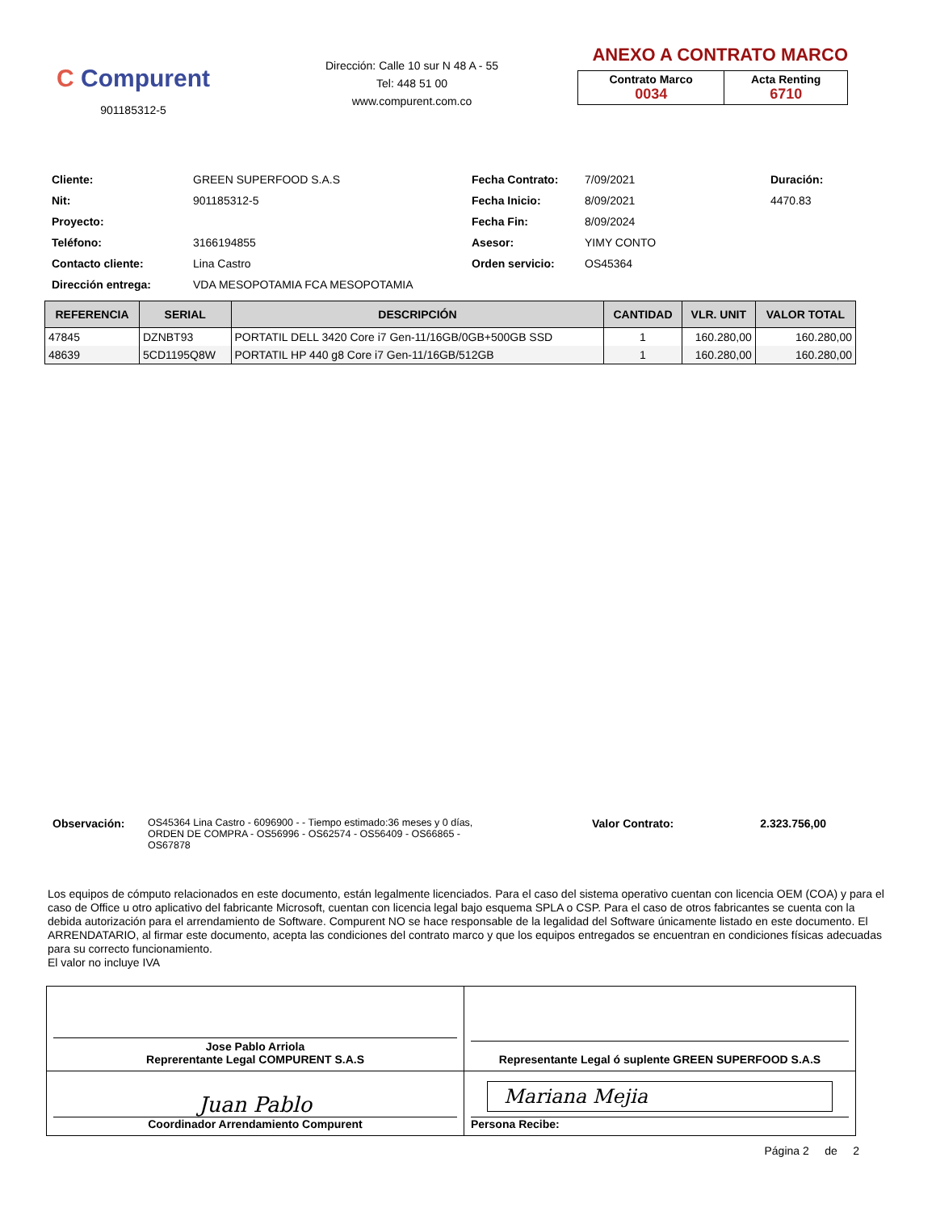C Compurent
901185312-5
Dirección: Calle 10 sur N 48 A - 55
Tel: 448 51 00
www.compurent.com.co
ANEXO A CONTRATO MARCO
| Contrato Marco 0034 | Acta Renting 6710 |
Cliente:
GREEN SUPERFOOD S.A.S
Fecha Contrato:
7/09/2021
Duración:
Nit:
901185312-5
Fecha Inicio:
8/09/2021
4470.83
Proyecto:
Fecha Fin:
8/09/2024
Teléfono:
3166194855
Asesor:
YIMY CONTO
Contacto cliente:
Lina Castro
Orden servicio:
OS45364
Dirección entrega:
VDA MESOPOTAMIA FCA MESOPOTAMIA
| REFERENCIA | SERIAL | DESCRIPCIÓN | CANTIDAD | VLR. UNIT | VALOR TOTAL |
| --- | --- | --- | --- | --- | --- |
| 47845 | DZNBT93 | PORTATIL DELL 3420 Core i7 Gen-11/16GB/0GB+500GB SSD | 1 | 160.280,00 | 160.280,00 |
| 48639 | 5CD1195Q8W | PORTATIL HP 440 g8 Core i7 Gen-11/16GB/512GB | 1 | 160.280,00 | 160.280,00 |
Observación: OS45364 Lina Castro - 6096900 - - Tiempo estimado:36 meses y 0 días, ORDEN DE COMPRA - OS56996 - OS62574 - OS56409 - OS66865 - OS67878
Valor Contrato: 2.323.756,00
Los equipos de cómputo relacionados en este documento, están legalmente licenciados. Para el caso del sistema operativo cuentan con licencia OEM (COA) y para el caso de Office u otro aplicativo del fabricante Microsoft, cuentan con licencia legal bajo esquema SPLA o CSP. Para el caso de otros fabricantes se cuenta con la debida autorización para el arrendamiento de Software. Compurent NO se hace responsable de la legalidad del Software únicamente listado en este documento. El ARRENDATARIO, al firmar este documento, acepta las condiciones del contrato marco y que los equipos entregados se encuentran en condiciones físicas adecuadas para su correcto funcionamiento.
El valor no incluye IVA
| Jose Pablo Arriola Reprerentante Legal COMPURENT S.A.S | Representante Legal ó suplente GREEN SUPERFOOD S.A.S |
| Juan Pablo Coordinador Arrendamiento Compurent | Mariana Mejia Persona Recibe: |
Página 2 de 2